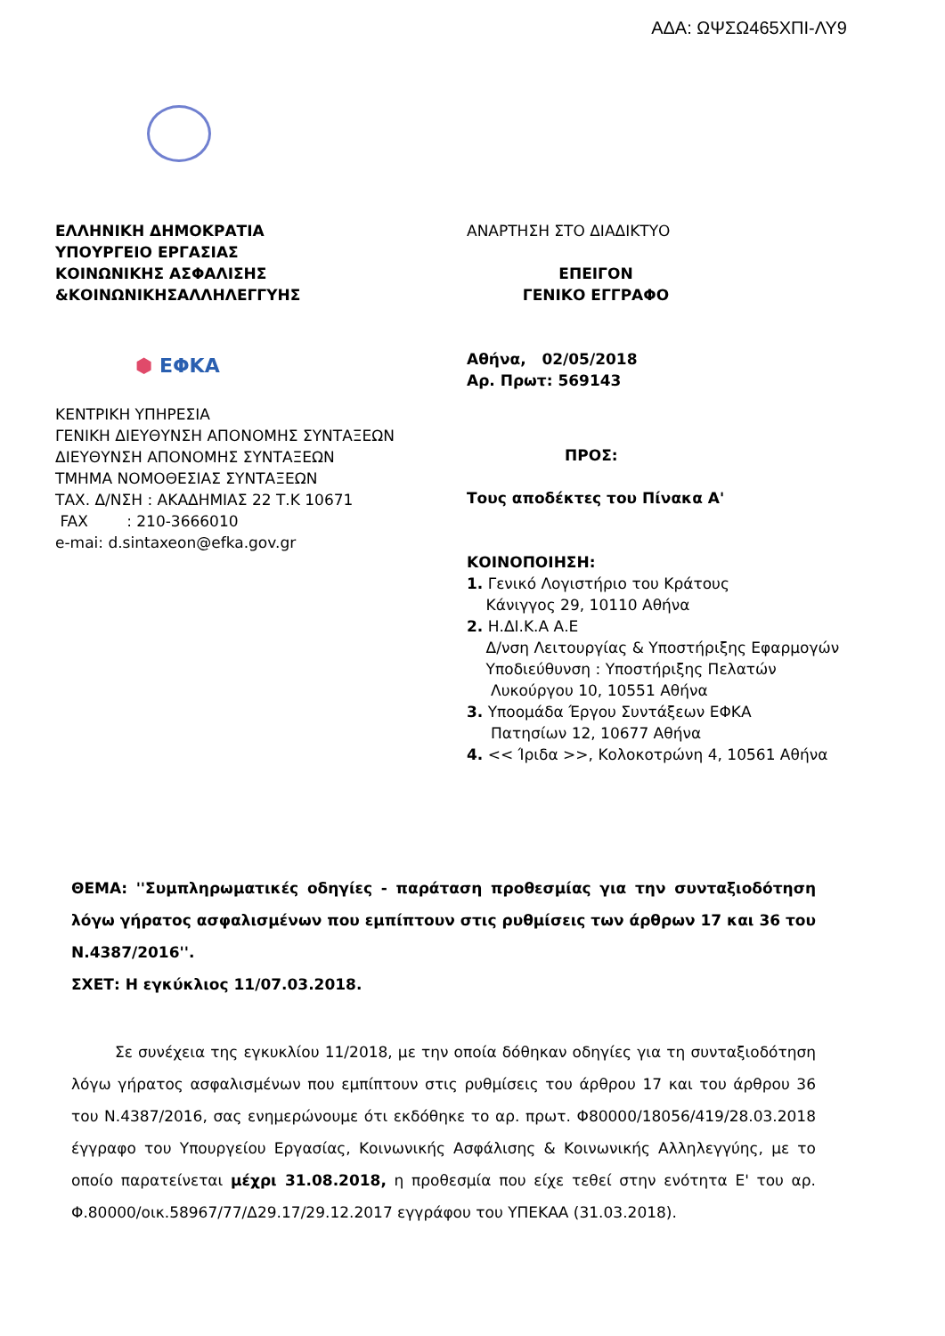ΑΔΑ: ΩΨΣΩ465ΧΠΙ-ΛΥ9
ΕΛΛΗΝΙΚΗ ΔΗΜΟΚΡΑΤΙΑ
ΥΠΟΥΡΓΕΙΟ ΕΡΓΑΣΙΑΣ
ΚΟΙΝΩΝΙΚΗΣ ΑΣΦΑΛΙΣΗΣ
&ΚΟΙΝΩΝΙΚΗΣΑΛΛΗΛΕΓΓΥΗΣ
⬢ ΕΦΚΑ
ΚΕΝΤΡΙΚΗ ΥΠΗΡΕΣΙΑ
ΓΕΝΙΚΗ ΔΙΕΥΘΥΝΣΗ ΑΠΟΝΟΜΗΣ ΣΥΝΤΑΞΕΩΝ
ΔΙΕΥΘΥΝΣΗ ΑΠΟΝΟΜΗΣ ΣΥΝΤΑΞΕΩΝ
ΤΜΗΜΑ ΝΟΜΟΘΕΣΙΑΣ ΣΥΝΤΑΞΕΩΝ
ΤΑΧ. Δ/ΝΣΗ : ΑΚΑΔΗΜΙΑΣ 22 Τ.Κ 10671
FAX : 210-3666010
e-mai: d.sintaxeon@efka.gov.gr
ΑΝΑΡΤΗΣΗ ΣΤΟ ΔΙΑΔΙΚΤΥΟ
ΕΠΕΙΓΟΝ
ΓΕΝΙΚΟ ΕΓΓΡΑΦΟ
Αθήνα, 02/05/2018
Αρ. Πρωτ: 569143
ΠΡΟΣ:
Τους αποδέκτες του Πίνακα Α'
ΚΟΙΝΟΠΟΙΗΣΗ:
1. Γενικό Λογιστήριο του Κράτους
Κάνιγγος 29, 10110 Αθήνα
2. Η.ΔΙ.Κ.Α Α.Ε
Δ/νση Λειτουργίας & Υποστήριξης Εφαρμογών
Υποδιεύθυνση : Υποστήριξης Πελατών
Λυκούργου 10, 10551 Αθήνα
3. Υποομάδα Έργου Συντάξεων ΕΦΚΑ
Πατησίων 12, 10677 Αθήνα
4. << Ίριδα >>, Κολοκοτρώνη 4, 10561 Αθήνα
ΘΕΜΑ: ''Συμπληρωματικές οδηγίες - παράταση προθεσμίας για την συνταξιοδότηση λόγω γήρατος ασφαλισμένων που εμπίπτουν στις ρυθμίσεις των άρθρων 17 και 36 του Ν.4387/2016''.
ΣΧΕΤ: Η εγκύκλιος 11/07.03.2018.
Σε συνέχεια της εγκυκλίου 11/2018, με την οποία δόθηκαν οδηγίες για τη συνταξιοδότηση λόγω γήρατος ασφαλισμένων που εμπίπτουν στις ρυθμίσεις του άρθρου 17 και του άρθρου 36 του Ν.4387/2016, σας ενημερώνουμε ότι εκδόθηκε το αρ. πρωτ. Φ80000/18056/419/28.03.2018 έγγραφο του Υπουργείου Εργασίας, Κοινωνικής Ασφάλισης & Κοινωνικής Αλληλεγγύης, με το οποίο παρατείνεται μέχρι 31.08.2018, η προθεσμία που είχε τεθεί στην ενότητα Ε' του αρ. Φ.80000/οικ.58967/77/Δ29.17/29.12.2017 εγγράφου του ΥΠΕΚΑΑ (31.03.2018).